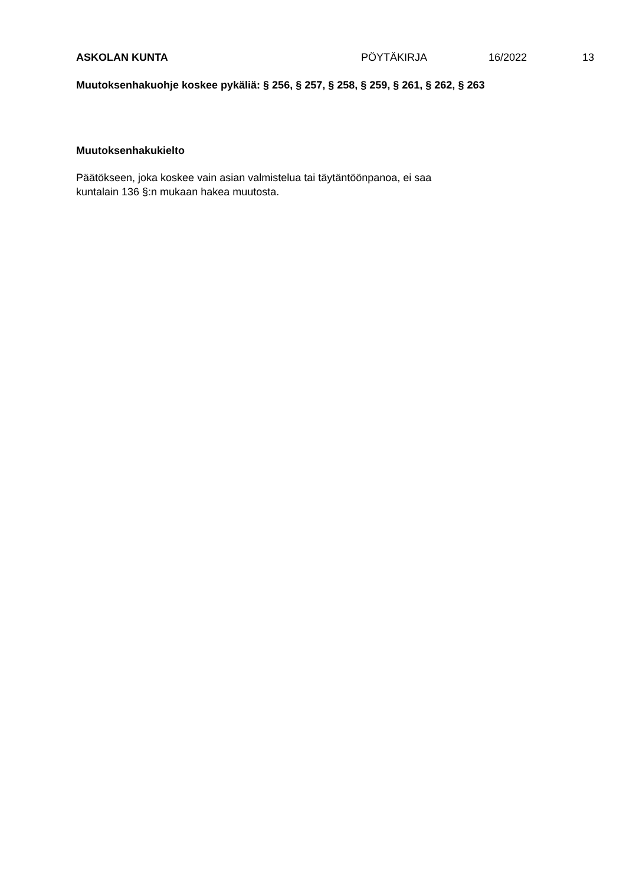ASKOLAN KUNTA PÖYTÄKIRJA 16/2022 13
Muutoksenhakuohje koskee pykäliä: § 256, § 257, § 258, § 259, § 261, § 262, § 263
Muutoksenhakukielto
Päätökseen, joka koskee vain asian valmistelua tai täytäntöönpanoa, ei saa
kuntalain 136 §:n mukaan hakea muutosta.